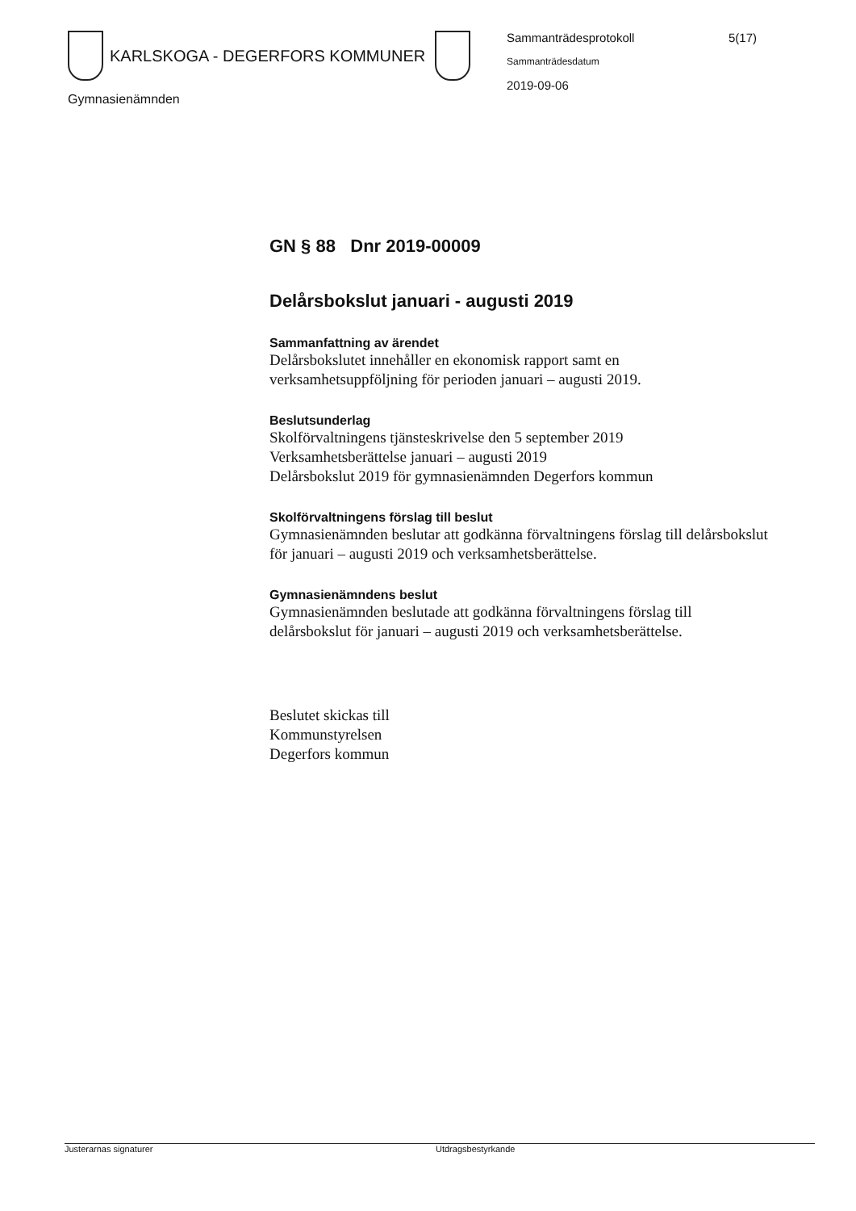KARLSKOGA - DEGERFORS KOMMUNER
Gymnasienämnden
Sammanträdesprotokoll 5(17)
Sammanträdesdatum
2019-09-06
GN § 88 Dnr 2019-00009
Delårsbokslut januari - augusti 2019
Sammanfattning av ärendet
Delårsbokslutet innehåller en ekonomisk rapport samt en verksamhetsuppföljning för perioden januari – augusti 2019.
Beslutsunderlag
Skolförvaltningens tjänsteskrivelse den 5 september 2019
Verksamhetsberättelse januari – augusti 2019
Delårsbokslut 2019 för gymnasienämnden Degerfors kommun
Skolförvaltningens förslag till beslut
Gymnasienämnden beslutar att godkänna förvaltningens förslag till delårsbokslut för januari – augusti 2019 och verksamhetsberättelse.
Gymnasienämndens beslut
Gymnasienämnden beslutade att godkänna förvaltningens förslag till delårsbokslut för januari – augusti 2019 och verksamhetsberättelse.
Beslutet skickas till
Kommunstyrelsen
Degerfors kommun
Justerarnas signaturer Utdragsbestyrkande